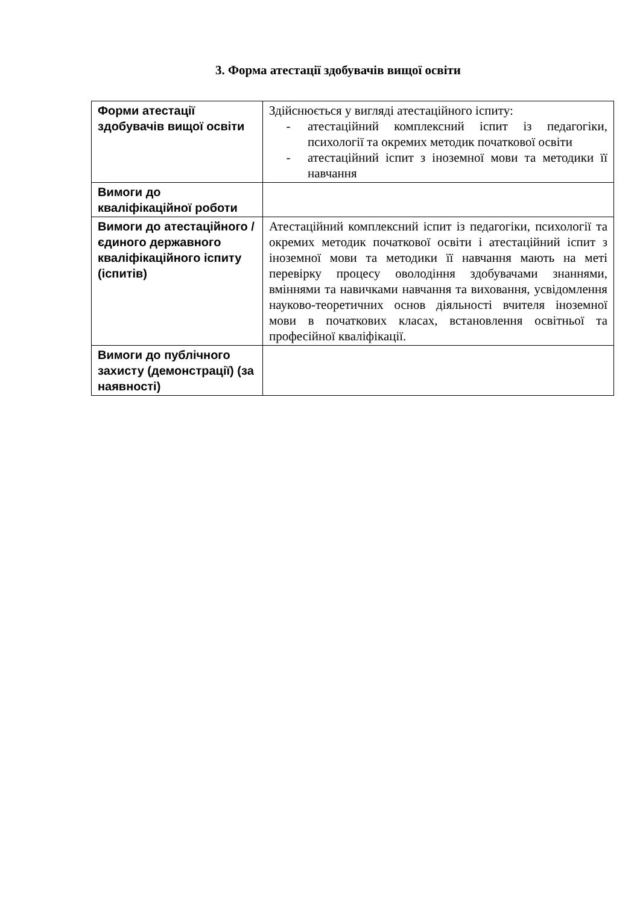3. Форма атестації здобувачів вищої освіти
| Форми атестації здобувачів вищої освіти | Здійснюється у вигляді атестаційного іспиту: - атестаційний комплексний іспит із педагогіки, психології та окремих методик початкової освіти - атестаційний іспит з іноземної мови та методики її навчання |
| Вимоги до кваліфікаційної роботи | |
| Вимоги до атестаційного / єдиного державного кваліфікаційного іспиту (іспитів) | Атестаційний комплексний іспит із педагогіки, психології та окремих методик початкової освіти і атестаційний іспит з іноземної мови та методики її навчання мають на меті перевірку процесу оволодіння здобувачами знаннями, вміннями та навичками навчання та виховання, усвідомлення науково-теоретичних основ діяльності вчителя іноземної мови в початкових класах, встановлення освітньої та професійної кваліфікації. |
| Вимоги до публічного захисту (демонстрації) (за наявності) | |